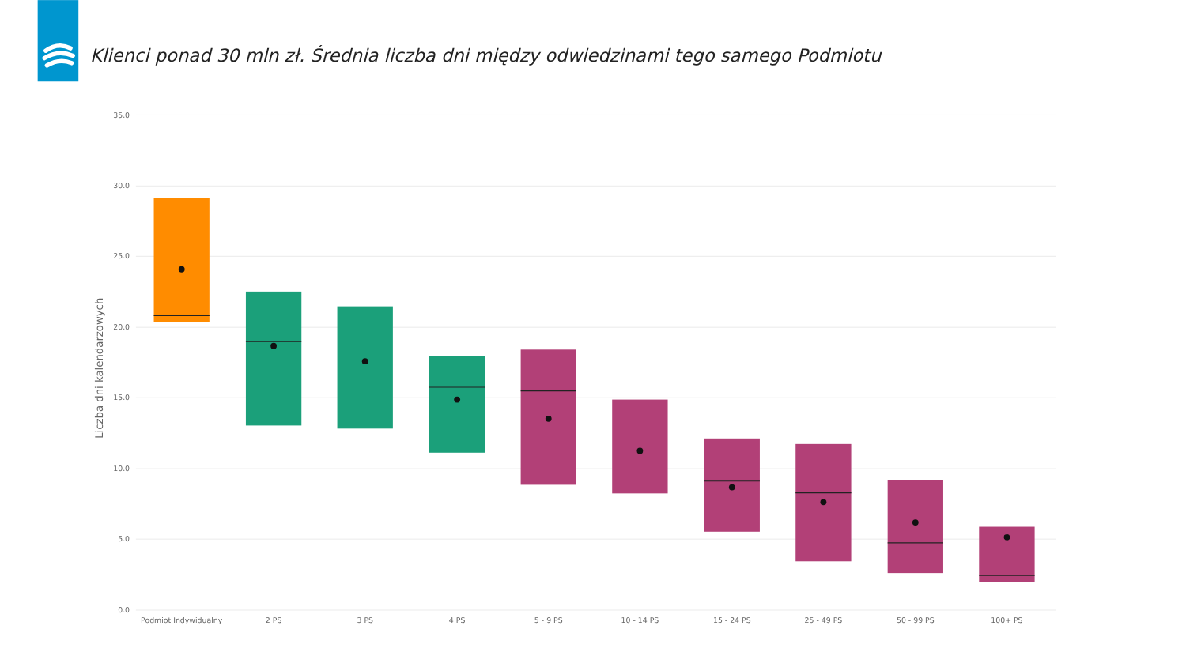Klienci ponad 30 mln zł. Średnia liczba dni między odwiedzinami tego samego Podmiotu
35.0
30.0
25.0
20.0
15.0
10.0
5.0
0.0
Liczba dni kalendarzowych
Podmiot Indywidualny
2 PS
3 PS
4 PS
5 - 9 PS
10 - 14 PS
15 - 24 PS
25 - 49 PS
50 - 99 PS
100+ PS